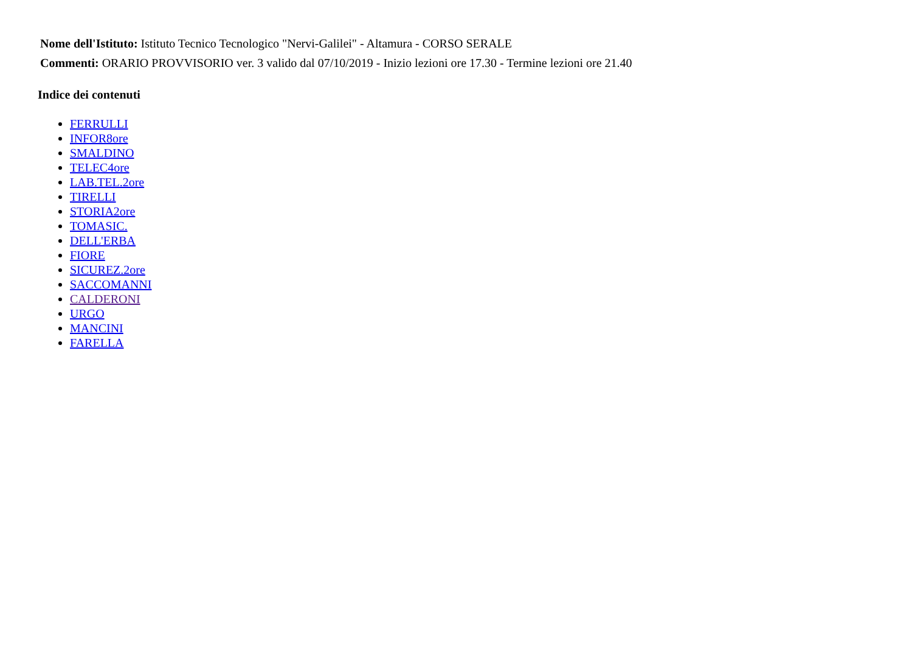Nome dell'Istituto: Istituto Tecnico Tecnologico "Nervi-Galilei" - Altamura - CORSO SERALE
Commenti: ORARIO PROVVISORIO ver. 3 valido dal 07/10/2019 - Inizio lezioni ore 17.30 - Termine lezioni ore 21.40
Indice dei contenuti
FERRULLI
INFOR8ore
SMALDINO
TELEC4ore
LAB.TEL.2ore
TIRELLI
STORIA2ore
TOMASIC.
DELL'ERBA
FIORE
SICUREZ.2ore
SACCOMANNI
CALDERONI
URGO
MANCINI
FARELLA